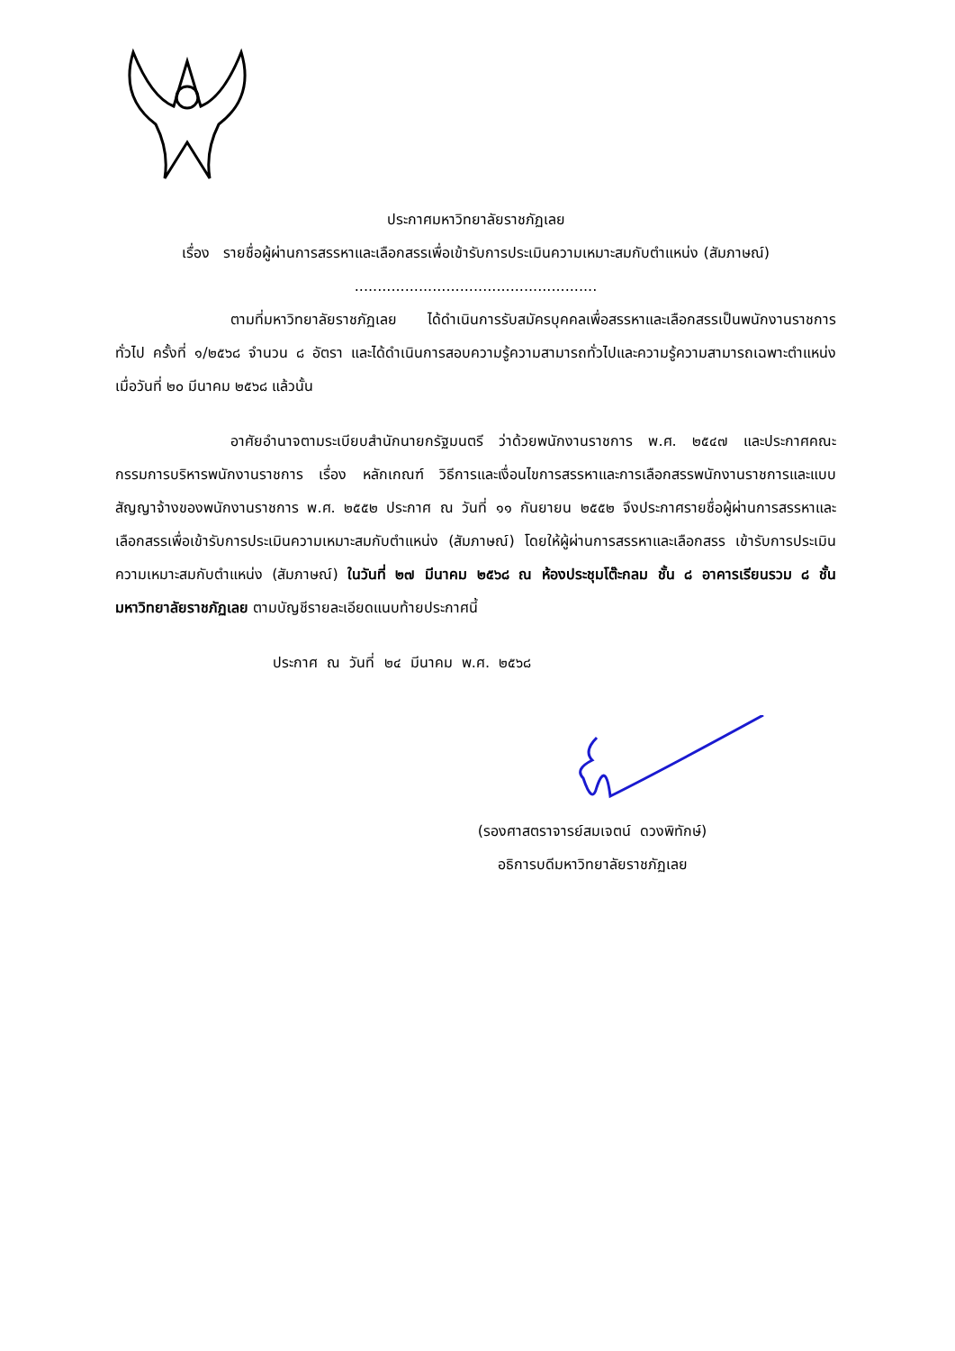ประกาศมหาวิทยาลัยราชภัฏเลย
เรื่อง รายชื่อผู้ผ่านการสรรหาและเลือกสรรเพื่อเข้ารับการประเมินความเหมาะสมกับตำแหน่ง (สัมภาษณ์)
.....................................................
ตามที่มหาวิทยาลัยราชภัฏเลย ได้ดำเนินการรับสมัครบุคคลเพื่อสรรหาและเลือกสรรเป็นพนักงานราชการทั่วไป ครั้งที่ ๑/๒๕๖๘ จำนวน ๘ อัตรา และได้ดำเนินการสอบความรู้ความสามารถทั่วไปและความรู้ความสามารถเฉพาะตำแหน่ง เมื่อวันที่ ๒๐ มีนาคม ๒๕๖๘ แล้วนั้น
อาศัยอำนาจตามระเบียบสำนักนายกรัฐมนตรี ว่าด้วยพนักงานราชการ พ.ศ. ๒๕๔๗ และประกาศคณะกรรมการบริหารพนักงานราชการ เรื่อง หลักเกณฑ์ วิธีการและเงื่อนไขการสรรหาและการเลือกสรรพนักงานราชการและแบบสัญญาจ้างของพนักงานราชการ พ.ศ. ๒๕๕๒ ประกาศ ณ วันที่ ๑๑ กันยายน ๒๕๕๒ จึงประกาศรายชื่อผู้ผ่านการสรรหาและเลือกสรรเพื่อเข้ารับการประเมินความเหมาะสมกับตำแหน่ง (สัมภาษณ์) โดยให้ผู้ผ่านการสรรหาและเลือกสรร เข้ารับการประเมินความเหมาะสมกับตำแหน่ง (สัมภาษณ์) ในวันที่ ๒๗ มีนาคม ๒๕๖๘ ณ ห้องประชุมโต๊ะกลม ชั้น ๘ อาคารเรียนรวม ๘ ชั้น มหาวิทยาลัยราชภัฏเลย ตามบัญชีรายละเอียดแนบท้ายประกาศนี้
ประกาศ ณ วันที่ ๒๔ มีนาคม พ.ศ. ๒๕๖๘
(รองศาสตราจารย์สมเจตน์ ดวงพิทักษ์)
อธิการบดีมหาวิทยาลัยราชภัฏเลย